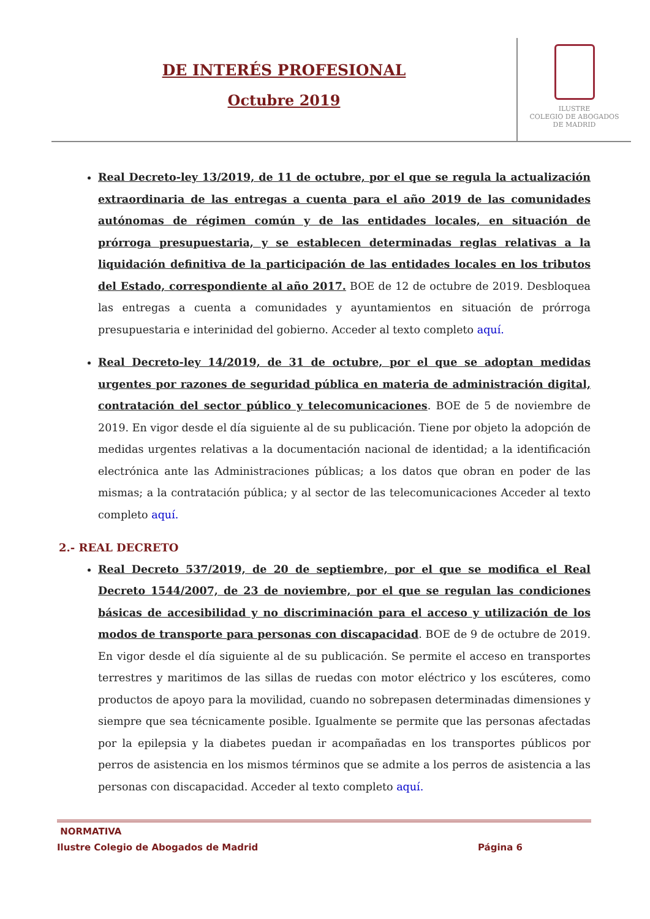DE INTERÉS PROFESIONAL
Octubre 2019
ILUSTRE
COLEGIO DE ABOGADOS
DE MADRID
Real Decreto-ley 13/2019, de 11 de octubre, por el que se regula la actualización extraordinaria de las entregas a cuenta para el año 2019 de las comunidades autónomas de régimen común y de las entidades locales, en situación de prórroga presupuestaria, y se establecen determinadas reglas relativas a la liquidación definitiva de la participación de las entidades locales en los tributos del Estado, correspondiente al año 2017. BOE de 12 de octubre de 2019. Desbloquea las entregas a cuenta a comunidades y ayuntamientos en situación de prórroga presupuestaria e interinidad del gobierno. Acceder al texto completo aquí.
Real Decreto-ley 14/2019, de 31 de octubre, por el que se adoptan medidas urgentes por razones de seguridad pública en materia de administración digital, contratación del sector público y telecomunicaciones. BOE de 5 de noviembre de 2019. En vigor desde el día siguiente al de su publicación. Tiene por objeto la adopción de medidas urgentes relativas a la documentación nacional de identidad; a la identificación electrónica ante las Administraciones públicas; a los datos que obran en poder de las mismas; a la contratación pública; y al sector de las telecomunicaciones Acceder al texto completo aquí.
2.- REAL DECRETO
Real Decreto 537/2019, de 20 de septiembre, por el que se modifica el Real Decreto 1544/2007, de 23 de noviembre, por el que se regulan las condiciones básicas de accesibilidad y no discriminación para el acceso y utilización de los modos de transporte para personas con discapacidad. BOE de 9 de octubre de 2019. En vigor desde el día siguiente al de su publicación. Se permite el acceso en transportes terrestres y maritimos de las sillas de ruedas con motor eléctrico y los escúteres, como productos de apoyo para la movilidad, cuando no sobrepasen determinadas dimensiones y siempre que sea técnicamente posible. Igualmente se permite que las personas afectadas por la epilepsia y la diabetes puedan ir acompañadas en los transportes públicos por perros de asistencia en los mismos términos que se admite a los perros de asistencia a las personas con discapacidad. Acceder al texto completo aquí.
NORMATIVA
Ilustre Colegio de Abogados de Madrid Página 6